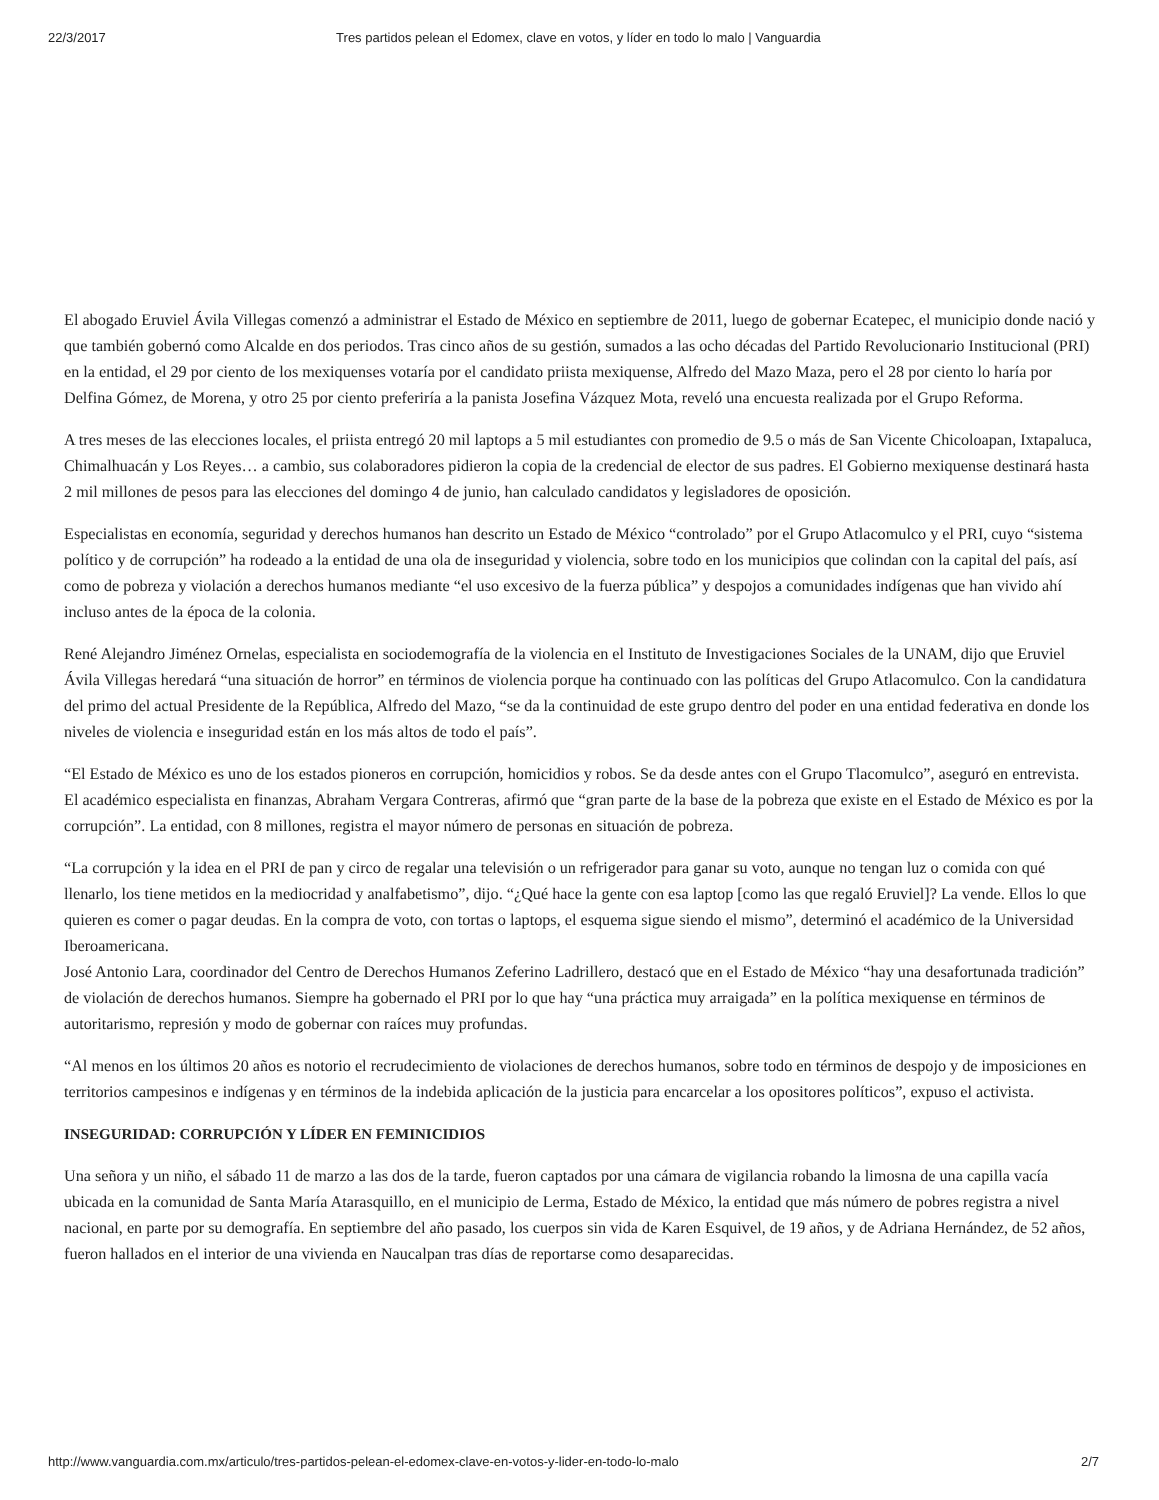22/3/2017 Tres partidos pelean el Edomex, clave en votos, y líder en todo lo malo | Vanguardia
El abogado Eruviel Ávila Villegas comenzó a administrar el Estado de México en septiembre de 2011, luego de gobernar Ecatepec, el municipio donde nació y que también gobernó como Alcalde en dos periodos. Tras cinco años de su gestión, sumados a las ocho décadas del Partido Revolucionario Institucional (PRI) en la entidad, el 29 por ciento de los mexiquenses votaría por el candidato priista mexiquense, Alfredo del Mazo Maza, pero el 28 por ciento lo haría por Delfina Gómez, de Morena, y otro 25 por ciento preferiría a la panista Josefina Vázquez Mota, reveló una encuesta realizada por el Grupo Reforma.
A tres meses de las elecciones locales, el priista entregó 20 mil laptops a 5 mil estudiantes con promedio de 9.5 o más de San Vicente Chicoloapan, Ixtapaluca, Chimalhuacán y Los Reyes… a cambio, sus colaboradores pidieron la copia de la credencial de elector de sus padres. El Gobierno mexiquense destinará hasta 2 mil millones de pesos para las elecciones del domingo 4 de junio, han calculado candidatos y legisladores de oposición.
Especialistas en economía, seguridad y derechos humanos han descrito un Estado de México “controlado” por el Grupo Atlacomulco y el PRI, cuyo “sistema político y de corrupción” ha rodeado a la entidad de una ola de inseguridad y violencia, sobre todo en los municipios que colindan con la capital del país, así como de pobreza y violación a derechos humanos mediante “el uso excesivo de la fuerza pública” y despojos a comunidades indígenas que han vivido ahí incluso antes de la época de la colonia.
René Alejandro Jiménez Ornelas, especialista en sociodemografía de la violencia en el Instituto de Investigaciones Sociales de la UNAM, dijo que Eruviel Ávila Villegas heredará “una situación de horror” en términos de violencia porque ha continuado con las políticas del Grupo Atlacomulco. Con la candidatura del primo del actual Presidente de la República, Alfredo del Mazo, “se da la continuidad de este grupo dentro del poder en una entidad federativa en donde los niveles de violencia e inseguridad están en los más altos de todo el país”.
“El Estado de México es uno de los estados pioneros en corrupción, homicidios y robos. Se da desde antes con el Grupo Tlacomulco”, aseguró en entrevista.
El académico especialista en finanzas, Abraham Vergara Contreras, afirmó que “gran parte de la base de la pobreza que existe en el Estado de México es por la corrupción”. La entidad, con 8 millones, registra el mayor número de personas en situación de pobreza.
“La corrupción y la idea en el PRI de pan y circo de regalar una televisión o un refrigerador para ganar su voto, aunque no tengan luz o comida con qué llenarlo, los tiene metidos en la mediocridad y analfabetismo”, dijo. “¿Qué hace la gente con esa laptop [como las que regaló Eruviel]? La vende. Ellos lo que quieren es comer o pagar deudas. En la compra de voto, con tortas o laptops, el esquema sigue siendo el mismo”, determinó el académico de la Universidad Iberoamericana.
José Antonio Lara, coordinador del Centro de Derechos Humanos Zeferino Ladrillero, destacó que en el Estado de México “hay una desafortunada tradición” de violación de derechos humanos. Siempre ha gobernado el PRI por lo que hay “una práctica muy arraigada” en la política mexiquense en términos de autoritarismo, represión y modo de gobernar con raíces muy profundas.
“Al menos en los últimos 20 años es notorio el recrudecimiento de violaciones de derechos humanos, sobre todo en términos de despojo y de imposiciones en territorios campesinos e indígenas y en términos de la indebida aplicación de la justicia para encarcelar a los opositores políticos”, expuso el activista.
INSEGURIDAD: CORRUPCIÓN Y LÍDER EN FEMINICIDIOS
Una señora y un niño, el sábado 11 de marzo a las dos de la tarde, fueron captados por una cámara de vigilancia robando la limosna de una capilla vacía ubicada en la comunidad de Santa María Atarasquillo, en el municipio de Lerma, Estado de México, la entidad que más número de pobres registra a nivel nacional, en parte por su demografía. En septiembre del año pasado, los cuerpos sin vida de Karen Esquivel, de 19 años, y de Adriana Hernández, de 52 años, fueron hallados en el interior de una vivienda en Naucalpan tras días de reportarse como desaparecidas.
http://www.vanguardia.com.mx/articulo/tres-partidos-pelean-el-edomex-clave-en-votos-y-lider-en-todo-lo-malo 2/7